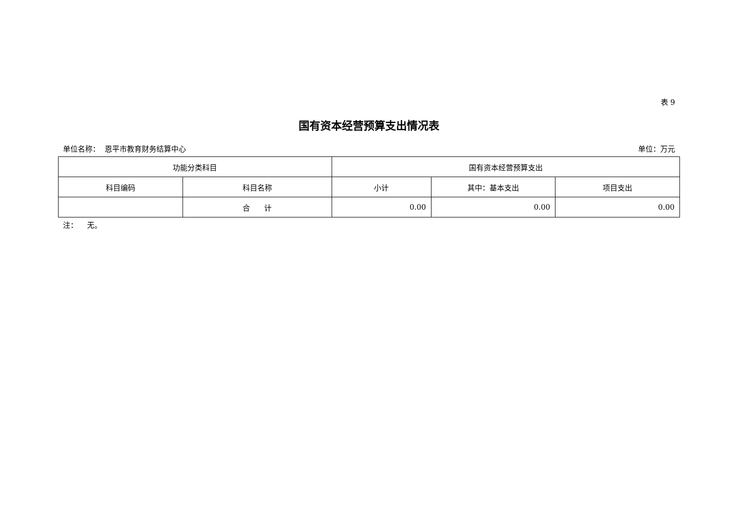表 9
国有资本经营预算支出情况表
单位名称： 恩平市教育财务结算中心 单位：万元
| 功能分类科目 | | 国有资本经营预算支出 | | |
| --- | --- | --- | --- | --- |
| 科目编码 | 科目名称 | 小计 | 其中：基本支出 | 项目支出 |
| | 合 计 | 0.00 | 0.00 | 0.00 |
注： 无。